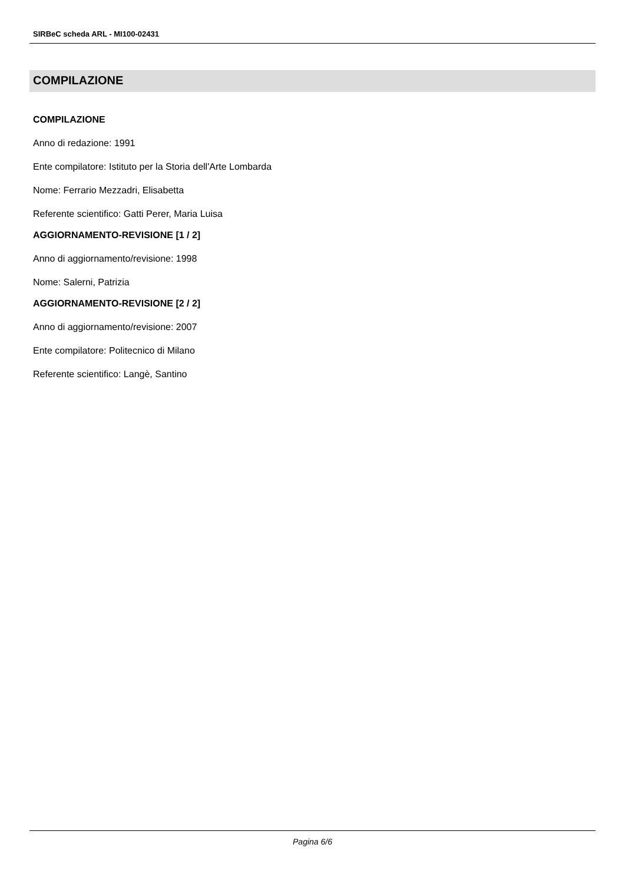SIRBeC scheda ARL - MI100-02431
COMPILAZIONE
COMPILAZIONE
Anno di redazione: 1991
Ente compilatore: Istituto per la Storia dell'Arte Lombarda
Nome: Ferrario Mezzadri, Elisabetta
Referente scientifico: Gatti Perer, Maria Luisa
AGGIORNAMENTO-REVISIONE [1 / 2]
Anno di aggiornamento/revisione: 1998
Nome: Salerni, Patrizia
AGGIORNAMENTO-REVISIONE [2 / 2]
Anno di aggiornamento/revisione: 2007
Ente compilatore: Politecnico di Milano
Referente scientifico: Langè, Santino
Pagina 6/6